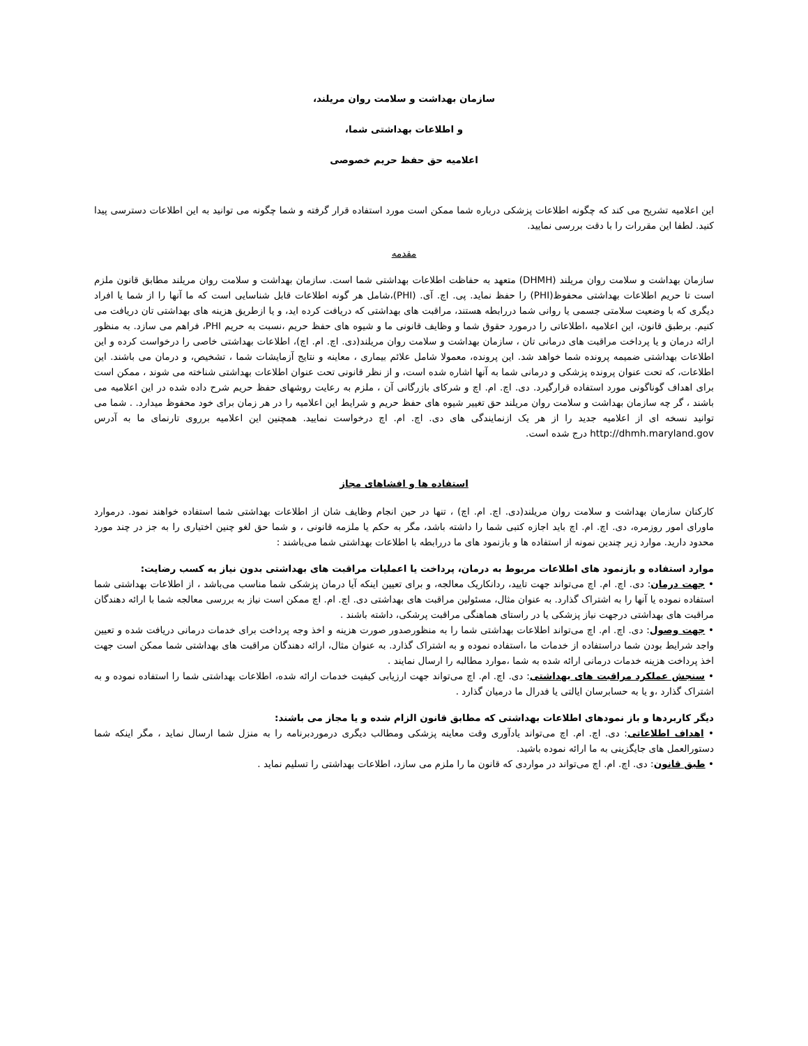سازمان بهداشت و سلامت روان مریلند،
و اطلاعات بهداشتی شما،
اعلامیه حق حفظ حریم خصوصی
این اعلامیه تشریح می کند که چگونه اطلاعات پزشکی درباره شما ممکن است مورد استفاده قرار گرفته و شما چگونه می توانید به این اطلاعات دسترسی پیدا کنید. لطفا این مقررات را با دقت بررسی نمایید.
مقدمه
سازمان بهداشت و سلامت روان مریلند (DHMH) متعهد به حفاظت اطلاعات بهداشتی شما است. سازمان بهداشت و سلامت روان مریلند مطابق قانون ملزم است تا حریم اطلاعات بهداشتی محفوظ(PHI) را حفظ نماید. پی. اچ. آی. (PHI)،شامل هر گونه اطلاعات قابل شناسایی است که ما آنها را از شما یا افراد دیگری که با وضعیت سلامتی جسمی یا روانی شما دررابطه هستند، مراقبت های بهداشتی که دریافت کرده اید، و یا ازطریق هزینه های بهداشتی تان دریافت می کنیم. برطبق قانون، این اعلامیه ،اطلاعاتی را درمورد حقوق شما و وظایف قانونی ما و شیوه های حفظ حریم ،نسبت به حریم PHI، فراهم می سازد. به منظور ارائه درمان و یا پرداخت مراقبت های درمانی تان ، سازمان بهداشت و سلامت روان مریلند(دی. اچ. ام. اچ)، اطلاعات بهداشتی خاصی را درخواست کرده و این اطلاعات بهداشتی ضمیمه پرونده شما خواهد شد. این پرونده، معمولا شامل علائم بیماری ، معاینه و نتایج آزمایشات شما ، تشخیص، و درمان می باشند. این اطلاعات، که تحت عنوان پرونده پزشکی و درمانی شما به آنها اشاره شده است، و از نظر قانونی تحت عنوان اطلاعات بهداشتی شناخته می شوند ، ممکن است برای اهداف گوناگونی مورد استفاده قرارگیرد. دی. اچ. ام. اچ و شرکای بازرگانی آن ، ملزم به رعایت روشهای حفظ حریم شرح داده شده در این اعلامیه می باشند ، گر چه سازمان بهداشت و سلامت روان مریلند حق تغییر شیوه های حفظ حریم و شرایط این اعلامیه را در هر زمان برای خود محفوظ میدارد. . شما می توانید نسخه ای از اعلامیه جدید را از هر یک ازنمایندگی های دی. اچ. ام. اچ درخواست نمایید. همچنین این اعلامیه برروی تارنمای ما به آدرس http://dhmh.maryland.gov درج شده است.
استفاده ها و افشاهای مجاز
کارکنان سازمان بهداشت و سلامت روان مریلند(دی. اچ. ام. اچ) ، تنها در حین انجام وظایف شان از اطلاعات بهداشتی شما استفاده خواهند نمود. درموارد ماورای امور روزمره، دی. اچ. ام. اچ باید اجازه کتبی شما را داشته باشد، مگر به حکم یا ملزمه قانونی ، و شما حق لغو چنین اختیاری را به جز در چند مورد محدود دارید. موارد زیر چندین نمونه از استفاده ها و بازنمود های ما دررابطه با اطلاعات بهداشتی شما می‌باشند :
موارد استفاده و بازنمود های اطلاعات مربوط به درمان، پرداخت یا اعملیات مراقبت های بهداشتی بدون نیاز به کسب رضایت:
• جهت درمان: دی. اچ. ام. اچ می‌تواند جهت تایید، ردانکاریک معالجه، و برای تعیین اینکه آیا درمان پزشکی شما مناسب می‌باشد ، از اطلاعات بهداشتی شما استفاده نموده یا آنها را به اشتراک گذارد. به عنوان مثال، مسئولین مراقبت های بهداشتی دی. اچ. ام. اچ ممکن است نیاز به بررسی معالجه شما با ارائه دهندگان مراقبت های بهداشتی درجهت نیاز پزشکی یا در راستای هماهنگی مراقبت پرشکی، داشته باشند .
• جهت وصول: دی. اچ. ام. اچ می‌تواند اطلاعات بهداشتی شما را به منظورصدور صورت هزینه و اخذ وجه پرداخت برای خدمات درمانی دریافت شده و تعیین واجد شرایط بودن شما دراستفاده از خدمات ما ،استفاده نموده و به اشتراک گذارد. به عنوان مثال، ارائه دهندگان مراقبت های بهداشتی شما ممکن است جهت اخذ پرداخت هزینه خدمات درمانی ارائه شده به شما ،موارد مطالبه را ارسال نمایند .
• سنجش عملکرد مراقبت های بهداشتی: دی. اچ. ام. اچ می‌تواند جهت ارزیابی کیفیت خدمات ارائه شده، اطلاعات بهداشتی شما را استفاده نموده و به اشتراک گذارد ،و یا به حسابرسان ایالتی یا فدرال ما درمیان گذارد .
دیگر کاربردها و باز نمودهای اطلاعات بهداشتی که مطابق قانون الزام شده و یا مجاز می باشند:
• اهداف اطلاعاتی: دی. اچ. ام. اچ می‌تواند یادآوری وقت معاینه پزشکی ومطالب دیگری درموردبرنامه را به منزل شما ارسال نماید ، مگر اینکه شما دستورالعمل های جایگزینی به ما ارائه نموده باشید.
• طبق قانون: دی. اچ. ام. اچ می‌تواند در مواردی که قانون ما را ملزم می سازد، اطلاعات بهداشتی را تسلیم نماید .